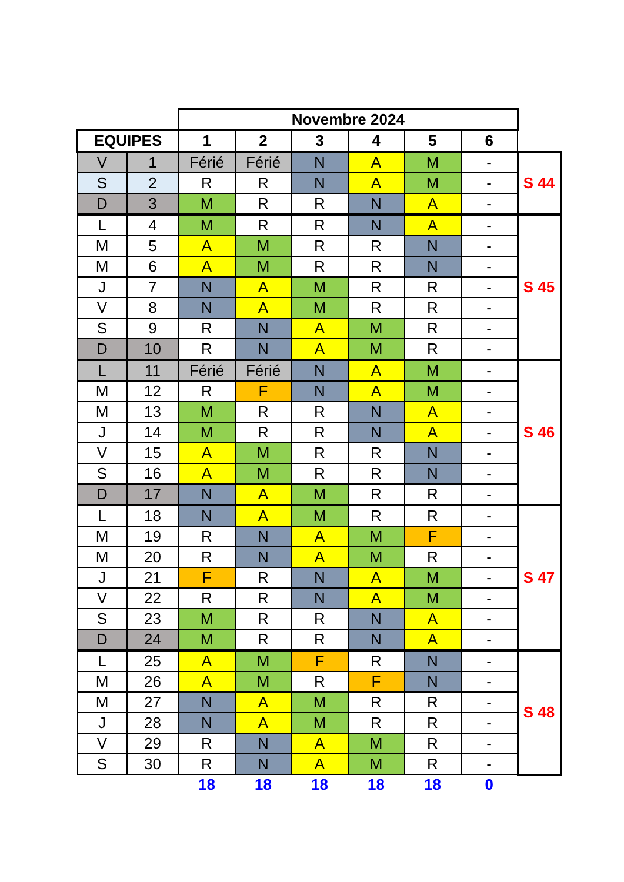| | | Novembre 2024 | | | | | | |
| EQUIPES | | 1 | 2 | 3 | 4 | 5 | 6 | |
| V | 1 | Férié | Férié | N | A | M | - | S 44 |
| S | 2 | R | R | N | A | M | - | |
| D | 3 | M | R | R | N | A | - | |
| L | 4 | M | R | R | N | A | - | S 45 |
| M | 5 | A | M | R | R | N | - | |
| M | 6 | A | M | R | R | N | - | |
| J | 7 | N | A | M | R | R | - | |
| V | 8 | N | A | M | R | R | - | |
| S | 9 | R | N | A | M | R | - | |
| D | 10 | R | N | A | M | R | - | |
| L | 11 | Férié | Férié | N | A | M | - | S 46 |
| M | 12 | R | F | N | A | M | - | |
| M | 13 | M | R | R | N | A | - | |
| J | 14 | M | R | R | N | A | - | |
| V | 15 | A | M | R | R | N | - | |
| S | 16 | A | M | R | R | N | - | |
| D | 17 | N | A | M | R | R | - | |
| L | 18 | N | A | M | R | R | - | S 47 |
| M | 19 | R | N | A | M | F | - | |
| M | 20 | R | N | A | M | R | - | |
| J | 21 | F | R | N | A | M | - | |
| V | 22 | R | R | N | A | M | - | |
| S | 23 | M | R | R | N | A | - | |
| D | 24 | M | R | R | N | A | - | |
| L | 25 | A | M | F | R | N | - | S 48 |
| M | 26 | A | M | R | F | N | - | |
| M | 27 | N | A | M | R | R | - | |
| J | 28 | N | A | M | R | R | - | |
| V | 29 | R | N | A | M | R | - | |
| S | 30 | R | N | A | M | R | - | |
| | | 18 | 18 | 18 | 18 | 18 | 0 | |